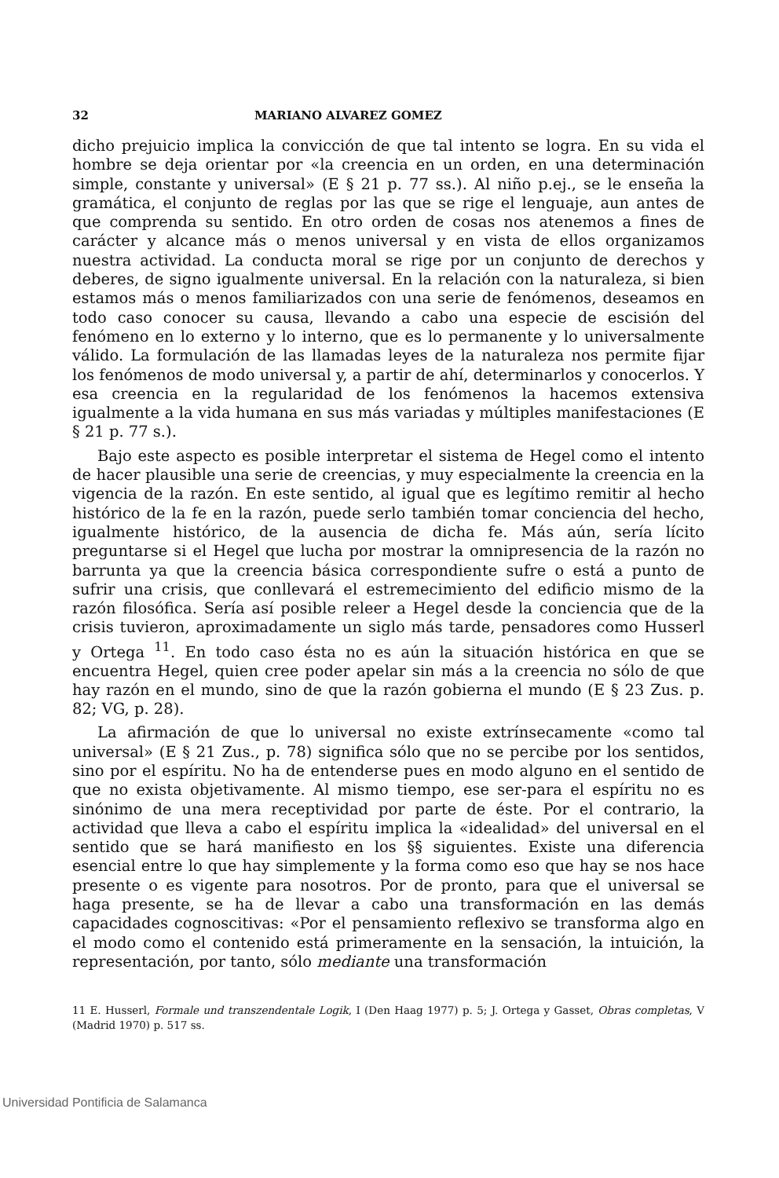32 MARIANO ALVAREZ GOMEZ
dicho prejuicio implica la convicción de que tal intento se logra. En su vida el hombre se deja orientar por «la creencia en un orden, en una determinación simple, constante y universal» (E § 21 p. 77 ss.). Al niño p.ej., se le enseña la gramática, el conjunto de reglas por las que se rige el lenguaje, aun antes de que comprenda su sentido. En otro orden de cosas nos atenemos a fines de carácter y alcance más o menos universal y en vista de ellos organizamos nuestra actividad. La conducta moral se rige por un conjunto de derechos y deberes, de signo igualmente universal. En la relación con la naturaleza, si bien estamos más o menos familiarizados con una serie de fenómenos, deseamos en todo caso conocer su causa, llevando a cabo una especie de escisión del fenómeno en lo externo y lo interno, que es lo permanente y lo universalmente válido. La formulación de las llamadas leyes de la naturaleza nos permite fijar los fenómenos de modo universal y, a partir de ahí, determinarlos y conocerlos. Y esa creencia en la regularidad de los fenómenos la hacemos extensiva igualmente a la vida humana en sus más variadas y múltiples manifestaciones (E § 21 p. 77 s.).
Bajo este aspecto es posible interpretar el sistema de Hegel como el intento de hacer plausible una serie de creencias, y muy especialmente la creencia en la vigencia de la razón. En este sentido, al igual que es legítimo remitir al hecho histórico de la fe en la razón, puede serlo también tomar conciencia del hecho, igualmente histórico, de la ausencia de dicha fe. Más aún, sería lícito preguntarse si el Hegel que lucha por mostrar la omnipresencia de la razón no barrunta ya que la creencia básica correspondiente sufre o está a punto de sufrir una crisis, que conllevará el estremecimiento del edificio mismo de la razón filosófica. Sería así posible releer a Hegel desde la conciencia que de la crisis tuvieron, aproximadamente un siglo más tarde, pensadores como Husserl y Ortega <sup>11</sup>. En todo caso ésta no es aún la situación histórica en que se encuentra Hegel, quien cree poder apelar sin más a la creencia no sólo de que hay razón en el mundo, sino de que la razón gobierna el mundo (E § 23 Zus. p. 82; VG, p. 28).
La afirmación de que lo universal no existe extrínsecamente «como tal universal» (E § 21 Zus., p. 78) significa sólo que no se percibe por los sentidos, sino por el espíritu. No ha de entenderse pues en modo alguno en el sentido de que no exista objetivamente. Al mismo tiempo, ese ser-para el espíritu no es sinónimo de una mera receptividad por parte de éste. Por el contrario, la actividad que lleva a cabo el espíritu implica la «idealidad» del universal en el sentido que se hará manifiesto en los §§ siguientes. Existe una diferencia esencial entre lo que hay simplemente y la forma como eso que hay se nos hace presente o es vigente para nosotros. Por de pronto, para que el universal se haga presente, se ha de llevar a cabo una transformación en las demás capacidades cognoscitivas: «Por el pensamiento reflexivo se transforma algo en el modo como el contenido está primeramente en la sensación, la intuición, la representación, por tanto, sólo mediante una transformación
11 E. Husserl, Formale und transzendentale Logik, I (Den Haag 1977) p. 5; J. Ortega y Gasset, Obras completas, V (Madrid 1970) p. 517 ss.
Universidad Pontificia de Salamanca